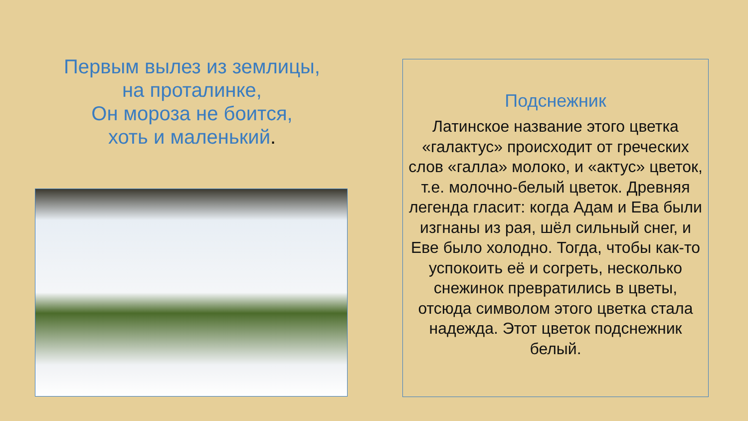Первым вылез из землицы,
на проталинке,
Он мороза не боится,
хоть и маленький.
Подснежник
Латинское название этого цветка «галактус» происходит от греческих слов «галла» молоко, и «актус» цветок, т.е. молочно-белый цветок. Древняя легенда гласит: когда Адам и Ева были изгнаны из рая, шёл сильный снег, и Еве было холодно. Тогда, чтобы как-то успокоить её и согреть, несколько снежинок превратились в цветы, отсюда символом этого цветка стала надежда. Этот цветок подснежник белый.